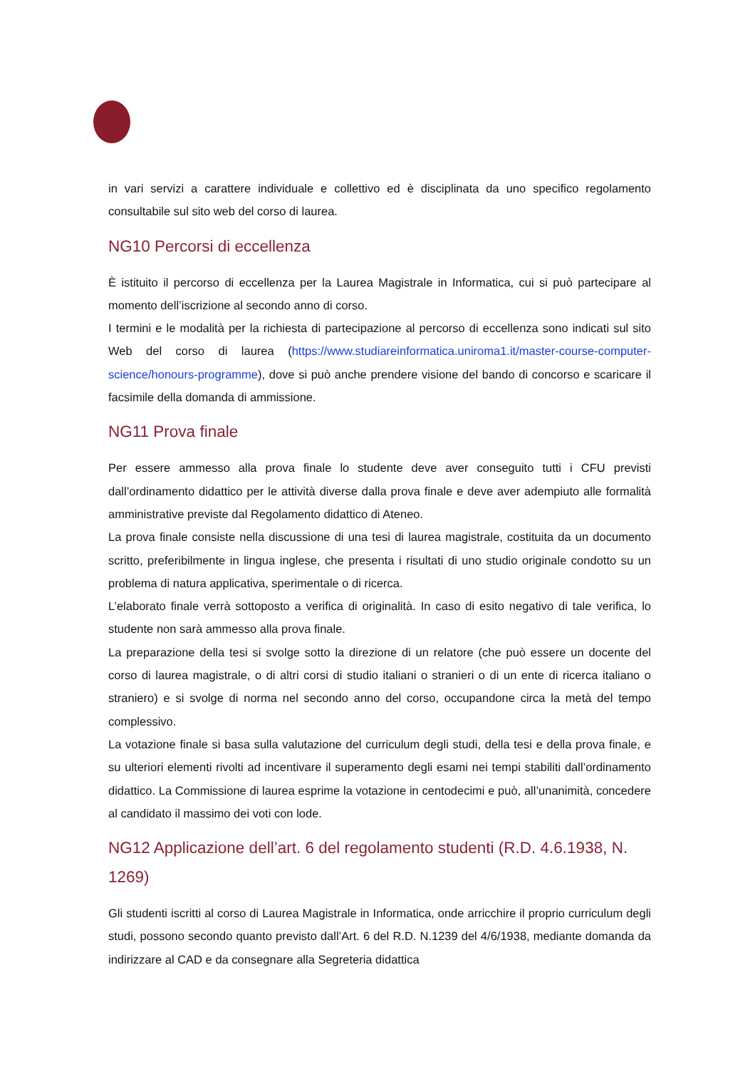in vari servizi a carattere individuale e collettivo ed è disciplinata da uno specifico regolamento consultabile sul sito web del corso di laurea.
NG10 Percorsi di eccellenza
È istituito il percorso di eccellenza per la Laurea Magistrale in Informatica, cui si può partecipare al momento dell’iscrizione al secondo anno di corso.
I termini e le modalità per la richiesta di partecipazione al percorso di eccellenza sono indicati sul sito Web del corso di laurea (https://www.studiareinformatica.uniroma1.it/master-course-computer-science/honours-programme), dove si può anche prendere visione del bando di concorso e scaricare il facsimile della domanda di ammissione.
NG11 Prova finale
Per essere ammesso alla prova finale lo studente deve aver conseguito tutti i CFU previsti dall’ordinamento didattico per le attività diverse dalla prova finale e deve aver adempiuto alle formalità amministrative previste dal Regolamento didattico di Ateneo.
La prova finale consiste nella discussione di una tesi di laurea magistrale, costituita da un documento scritto, preferibilmente in lingua inglese, che presenta i risultati di uno studio originale condotto su un problema di natura applicativa, sperimentale o di ricerca.
L’elaborato finale verrà sottoposto a verifica di originalità. In caso di esito negativo di tale verifica, lo studente non sarà ammesso alla prova finale.
La preparazione della tesi si svolge sotto la direzione di un relatore (che può essere un docente del corso di laurea magistrale, o di altri corsi di studio italiani o stranieri o di un ente di ricerca italiano o straniero) e si svolge di norma nel secondo anno del corso, occupandone circa la metà del tempo complessivo.
La votazione finale si basa sulla valutazione del curriculum degli studi, della tesi e della prova finale, e su ulteriori elementi rivolti ad incentivare il superamento degli esami nei tempi stabiliti dall’ordinamento didattico. La Commissione di laurea esprime la votazione in centodecimi e può, all’unanimità, concedere al candidato il massimo dei voti con lode.
NG12 Applicazione dell’art. 6 del regolamento studenti (R.D. 4.6.1938, N. 1269)
Gli studenti iscritti al corso di Laurea Magistrale in Informatica, onde arricchire il proprio curriculum degli studi, possono secondo quanto previsto dall’Art. 6 del R.D. N.1239 del 4/6/1938, mediante domanda da indirizzare al CAD e da consegnare alla Segreteria didattica